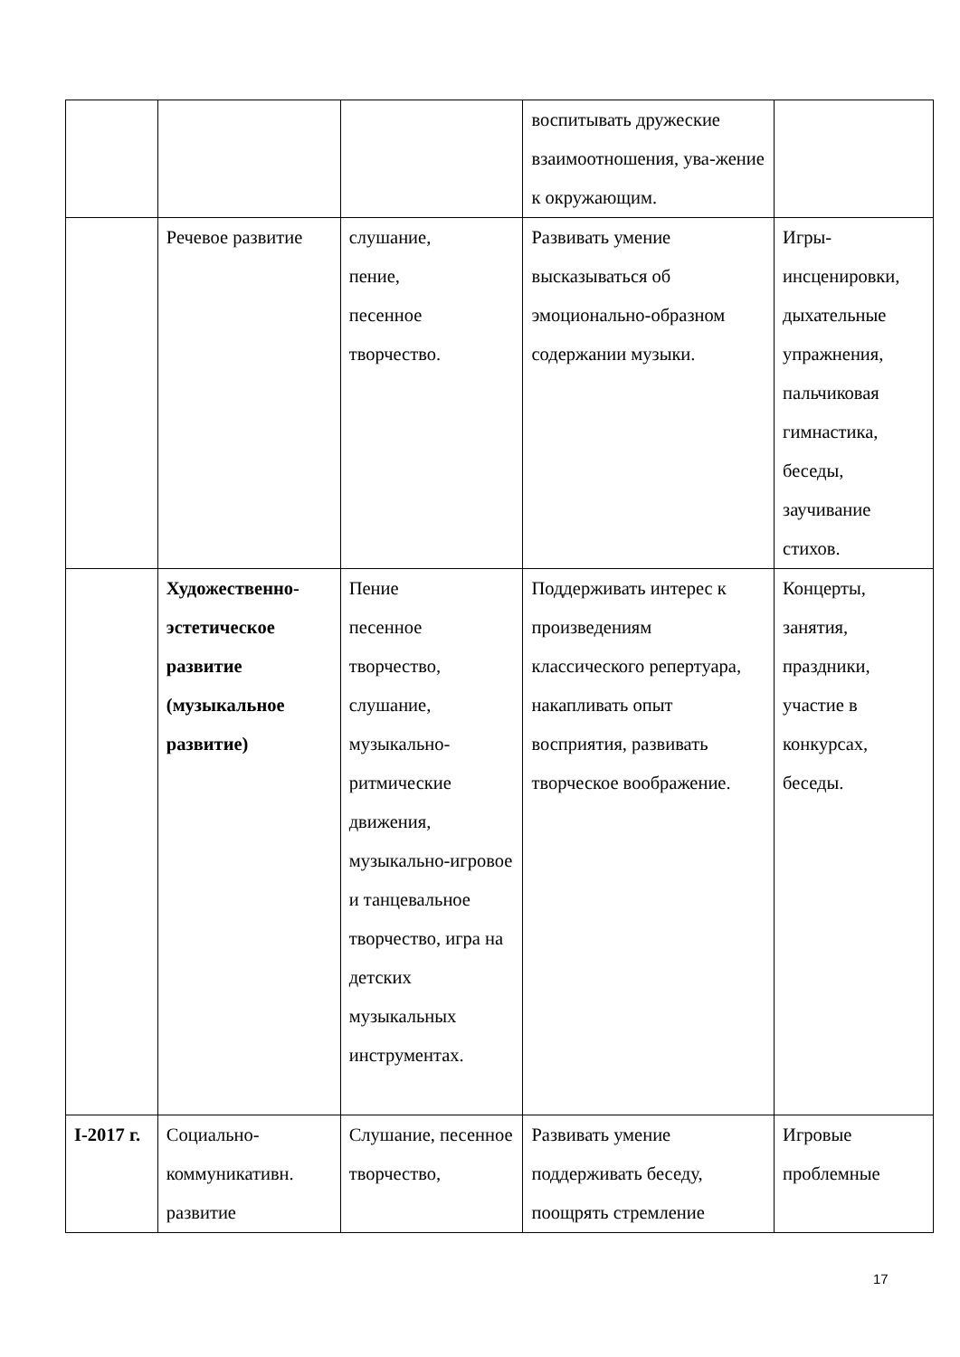| | | | воспитывать дружеские взаимоотношения, ува-жение к окружающим. | |
| | Речевое развитие | слушание, пение, песенное творчество. | Развивать умение высказываться об эмоционально-образном содержании музыки. | Игры-инсценировки, дыхательные упражнения, пальчиковая гимнастика, беседы, заучивание стихов. |
| | Художественно-эстетическое развитие (музыкальное развитие) | Пение песенное творчество, слушание, музыкально-ритмические движения, музыкально-игровое и танцевальное творчество, игра на детских музыкальных инструментах. | Поддерживать интерес к произведениям классического репертуара, накапливать опыт восприятия, развивать творческое воображение. | Концерты, занятия, праздники, участие в конкурсах, беседы. |
| I-2017 г. | Социально-коммуникативн. развитие | Слушание, песенное творчество, | Развивать умение поддерживать беседу, поощрять стремление | Игровые проблемные |
17